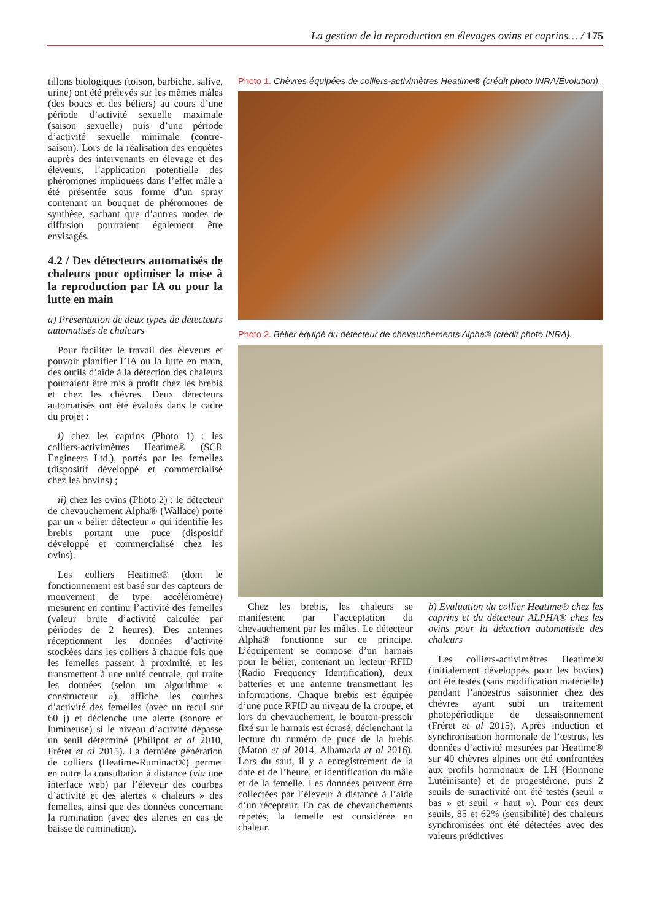La gestion de la reproduction en élevages ovins et caprins… / 175
tillons biologiques (toison, barbiche, salive, urine) ont été prélevés sur les mêmes mâles (des boucs et des béliers) au cours d’une période d’activité sexuelle maximale (saison sexuelle) puis d’une période d’activité sexuelle minimale (contre-saison). Lors de la réalisation des enquêtes auprès des intervenants en élevage et des éleveurs, l’application potentielle des phéromones impliquées dans l’effet mâle a été présentée sous forme d’un spray contenant un bouquet de phéromones de synthèse, sachant que d’autres modes de diffusion pourraient également être envisagés.
4.2 / Des détecteurs automatisés de chaleurs pour optimiser la mise à la reproduction par IA ou pour la lutte en main
a) Présentation de deux types de détecteurs automatisés de chaleurs
Pour faciliter le travail des éleveurs et pouvoir planifier l’IA ou la lutte en main, des outils d’aide à la détection des chaleurs pourraient être mis à profit chez les brebis et chez les chèvres. Deux détecteurs automatisés ont été évalués dans le cadre du projet :
i) chez les caprins (Photo 1) : les colliers-activimètres Heatime® (SCR Engineers Ltd.), portés par les femelles (dispositif développé et commercialisé chez les bovins) ;
ii) chez les ovins (Photo 2) : le détecteur de chevauchement Alpha® (Wallace) porté par un « bélier détecteur » qui identifie les brebis portant une puce (dispositif développé et commercialisé chez les ovins).
Les colliers Heatime® (dont le fonctionnement est basé sur des capteurs de mouvement de type accéléromètre) mesurent en continu l’activité des femelles (valeur brute d’activité calculée par périodes de 2 heures). Des antennes réceptionnent les données d’activité stockées dans les colliers à chaque fois que les femelles passent à proximité, et les transmettent à une unité centrale, qui traite les données (selon un algorithme « constructeur »), affiche les courbes d’activité des femelles (avec un recul sur 60 j) et déclenche une alerte (sonore et lumineuse) si le niveau d’activité dépasse un seuil déterminé (Philipot et al 2010, Fréret et al 2015). La dernière génération de colliers (Heatime-Ruminact®) permet en outre la consultation à distance (via une interface web) par l’éleveur des courbes d’activité et des alertes « chaleurs » des femelles, ainsi que des données concernant la rumination (avec des alertes en cas de baisse de rumination).
Photo 1. Chèvres équipées de colliers-activimètres Heatime® (crédit photo INRA/Évolution).
Photo 2. Bélier équipé du détecteur de chevauchements Alpha® (crédit photo INRA).
Chez les brebis, les chaleurs se manifestent par l’acceptation du chevauchement par les mâles. Le détecteur Alpha® fonctionne sur ce principe. L’équipement se compose d’un harnais pour le bélier, contenant un lecteur RFID (Radio Frequency Identification), deux batteries et une antenne transmettant les informations. Chaque brebis est équipée d’une puce RFID au niveau de la croupe, et lors du chevauchement, le bouton-pressoir fixé sur le harnais est écrasé, déclenchant la lecture du numéro de puce de la brebis (Maton et al 2014, Alhamada et al 2016). Lors du saut, il y a enregistrement de la date et de l’heure, et identification du mâle et de la femelle. Les données peuvent être collectées par l’éleveur à distance à l’aide d’un récepteur. En cas de chevauchements répétés, la femelle est considérée en chaleur.
b) Evaluation du collier Heatime® chez les caprins et du détecteur ALPHA® chez les ovins pour la détection automatisée des chaleurs
Les colliers-activimètres Heatime® (initialement développés pour les bovins) ont été testés (sans modification matérielle) pendant l’anoestrus saisonnier chez des chèvres ayant subi un traitement photopériodique de dessaisonnement (Fréret et al 2015). Après induction et synchronisation hormonale de l’œstrus, les données d’activité mesurées par Heatime® sur 40 chèvres alpines ont été confrontées aux profils hormonaux de LH (Hormone Lutéinisante) et de progestérone, puis 2 seuils de suractivité ont été testés (seuil « bas » et seuil « haut »). Pour ces deux seuils, 85 et 62% (sensibilité) des chaleurs synchronisées ont été détectées avec des valeurs prédictives